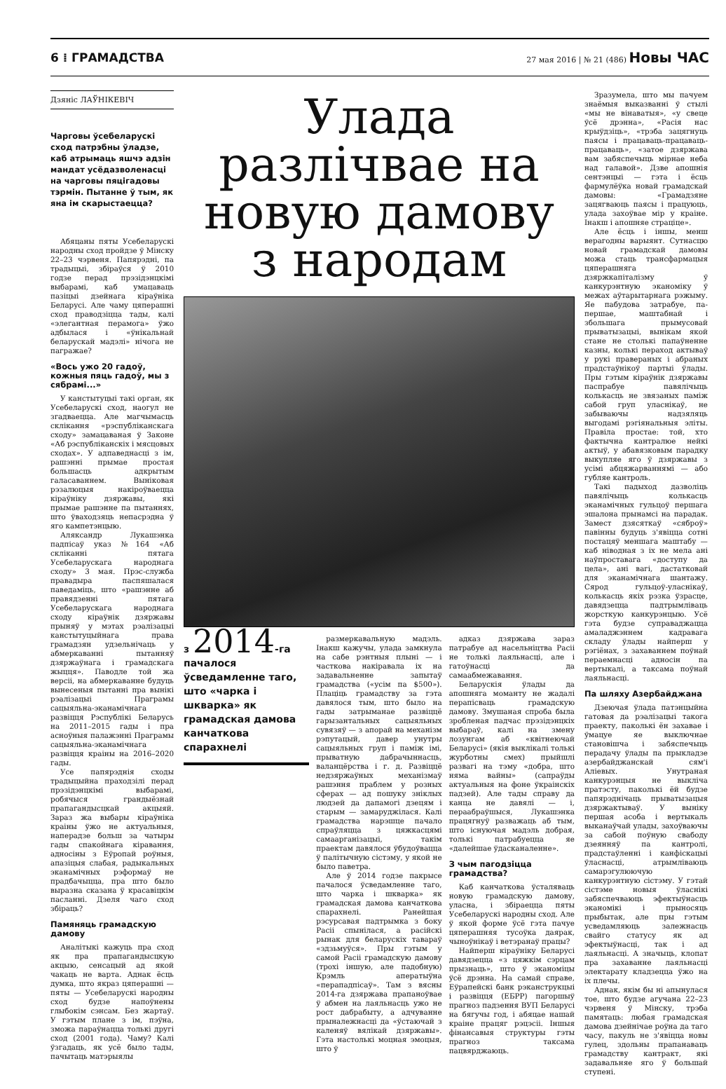6 ⁞ ГРАМАДСТВА 27 мая 2016 | № 21 (486) Новы ЧАС
Дзяніс ЛАЎНІКЕВІЧ
Чарговы ўсебеларускі сход патрэбны ўладзе, каб атрымаць яшчэ адзін мандат усёдазволенасці на чарговы пяцігадовы тэрмін. Пытанне ў тым, як яна ім скарыстаецца?
Абяцаны пяты Усебеларускі народны сход пройдзе ў Мінску 22–23 чэрвеня. Папярэдні, па традыцыі, збіраўся ў 2010 годзе перад прэзідэнцкімі выбарамі, каб умацаваць пазіцыі дзейнага кіраўніка Беларусі. Але чаму цяперашні сход праводзіцца тады, калі «элегантная перамога» ўжо адбылася і «ўнікальнай беларускай мадэлі» нічога не пагражае?
«Вось ужо 20 гадоў, кожныя пяць гадоў, мы з сябрамі...»
У канстытуцыі такі орган, як Усебеларускі сход, наогул не згадваецца. Але магчымасць склікання «рэспубліканскага сходу» замацаваная ў Законе «Аб рэспубліканскіх і мясцовых сходах». У адпаведнасці з ім, рашэнні прымае простая большасць адкрытым галасаваннем. Выніковая рэзалюцыя накіроўваецца кіраўніку дзяржавы, які прымае рашэнне па пытаннях, што ўваходзяць непасрэдна ў яго кампетэнцыю.
Аляксандр Лукашэнка падпісаў указ №164 «Аб скліканні пятага Усебеларускага народнага сходу» 3 мая. Прэс-служба правадыра паспяшалася паведаміць, што «рашэнне аб правядзенні пятага Усебеларускага народнага сходу кіраўнік дзяржавы прыняў у мэтах рэалізацыі канстытуцыйнага права грамадзян удзельнічаць у абмеркаванні пытанняў дзяржаўнага і грамадскага жыцця». Паводле той жа версіі, на абмеркаванне будуць вынесеныя пытанні пра вынікі рэалізацыі Праграмы сацыяльна-эканамічнага развіцця Рэспублікі Беларусь на 2011–2015 гады і пра асноўныя палажэнні Праграмы сацыяльна-эканамічнага развіцця краіны на 2016–2020 гады.
Усе папярэднія сходы традыцыйна праходзілі перад прэзідэнцкімі выбарамі, робячыся грандыёзнай прапагандысцкай акцыяй. Зараз жа выбары кіраўніка краіны ўжо не актуальныя, наперадзе больш за чатыры гады спакойнага кіравання, адносіны з Еўропай роўныя, апазіцыя слабая, радыкальных эканамічных рэформаў не прадбачыцца, пра што было выразна сказана ў красавіцкім пасланні. Дзеля чаго сход збіраць?
Памяняць грамадскую дамову
Аналітыкі кажуць пра сход як пра прапагандысцкую акцыю, сенсацый ад якой чакаць не варта. Аднак ёсць думка, што якраз цяперашні — пяты — Усебеларускі народны сход будзе напоўнены глыбокім сэнсам. Без жартаў. У гэтым плане з ім, пэўна, зможа параўнацца толькі другі сход (2001 года). Чаму? Калі ўзгадаць, як усё было тады, пачытаць матэрыялы
Улада разлічвае на новую дамову з народам
з 2014-га пачалося ўсведамленне таго, што «чарка і шкварка» як грамадская дамова канчаткова спарахнелі
размеркавальную мадэль. Інакш кажучы, улада замкнула на сабе рэнтныя плыні — і часткова накіравала іх на задавальненне запытаў грамадства («усім па $500»). Плаціць грамадству за гэта давялося тым, што было на гады затрыманае развіццё гарызантальных сацыяльных сувязяў — з апорай на механізм рэпутацый, давер унутры сацыяльных груп і паміж імі, прыватную дабрачыннасць, валанцёрства і г. д. Развіццё недзяржаўных механізмаў рашэння праблем у розных сферах — ад пошуку зніклых людзей да дапамогі дзецям і старым — замаруджілася. Калі грамадства нарэшце пачало спраўляцца з цяжкасцямі самаарганізацыі, такім праектам давялося ўбудоўвацца ў палітычную сістэму, у якой не было паветра.
Але ў 2014 годзе пакрысе пачалося ўсведамленне таго, што чарка і шкварка» як грамадская дамова канчаткова спарахнелі. Ранейшая рэсурсавая падтрымка з боку Расіі спынілася, а расійскі рынак для беларускіх тавараў «здзьмуўся». Пры гэтым у самой Расіі грамадскую дамову (трохі іншую, але падобную) Крэмль аператыўна «перападпісаў». Там з вясны 2014-га дзяржава прапаноўвае ў абмен на лаяльнасць ужо не рост дабрабыту, а адчуванне прыналежнасці да «ўстаючай з каленяў вялікай дзяржавы». Гэта настолькі моцная эмоцыя, што ў
адказ дзяржава зараз патрабуе ад насельніцтва Расіі не толькі лаяльнасці, але і гатоўнасці да самаабмежавання.
Беларускія ўлады да апошняга моманту не жадалі перапісваць грамадскую дамову. Змушаная спроба была зробленая падчас прэзідэнцкіх выбараў, калі на змену лозунгам аб «квітнеючай Беларусі» (якія выклікалі толькі журботны смех) прыйшлі развагі на тэму «добра, што няма вайны» (сапраўды актуальныя на фоне ўкраінскіх падзей). Але тады справу да канца не давялі — і, пераабраўшыся, Лукашэнка працягнуў разважаць аб тым, што існуючая мадэль добрая, толькі патрабуецца яе «далейшае ўдасканаленне».
З чым пагодзіцца грамадства?
Каб канчаткова ўсталяваць новую грамадскую дамову, уласна, і збіраецца пяты Усебеларускі народны сход. Але ў якой форме ўсё гэта пачуе цяперашняя тусоўка даярак, чыноўнікаў і ветэранаў працы?
Найперш кіраўніку Беларусі давядзецца «з цяжкім сэрцам прызнаць», што ў эканоміцы ўсё дрэнна. На самай справе, Еўрапейскі банк рэканструкцыі і развіцця (ЕБРР) пагоршыў прагноз падзення ВУП Беларусі на бягучы год, і абяцае нашай краіне працяг рэцэсіі. Іншыя фінансавыя структуры гэты прагноз таксама пацвярджаюць.
Зразумела, што мы пачуем знаёмыя выказванні ў стылі «мы не вінаватыя», «у свеце ўсё дрэнна», «Расія нас крыўдзіць», «трэба зацягнуць паясы і працаваць-працаваць-працаваць», «затое дзяржава вам забяспечыць мірнае неба над галавой». Дзве апошнія сентэнцыі — гэта і ёсць фармулёўка новай грамадскай дамовы: «Грамадзяне зацягваюць паясы і працуюць, улада захоўвае мір у краіне. Інакш і апошняе страціце».
Але ёсць і іншы, менш верагодны варыянт. Сутнасцю новай грамадскай дамовы можа стаць трансфармацыя цяперашняга дзяржкапіталізму ў канкурэнтную эканоміку ў межах аўтарытарнага рэжыму. Яе пабудова затрабуе, па-першае, маштабнай і збольшага прымусовай прыватызацыі, вынікам якой стане не столькі папаўненне казны, колькі пераход актываў у рукі праверaных і абраных прадстаўнікоў партыі ўлады. Пры гэтым кіраўнік дзяржавы паспрабуе павялічыць колькасць не звязаных паміж сабой груп уласнікаў, не забываючы надзяляць выгодамі рэгіянальныя эліты. Правіла простае: той, хто фактычна кантралюе нейкі актыў, у абавязковым парадку выкупляе яго ў дзяржавы з усімі абцяжарваннямі — або губляе кантроль.
Такі падыход дазволіць павялічыць колькасць эканамічных гульцоў першага эшалона прынамсі на парадак. Замест дзясяткаў «сяброў» павінны будуць з'явіцца сотні постацяў меншага маштабу — каб ніводная з іх не мела ані наўпроставага «доступу да цела», ані вагі, дастатковай для эканамічнага шантажу. Сярод гульцоў-уласнікаў, колькасць якіх рэзка ўзрасце, давядзецца падтрымліваць жорсткую канкурэнцыю. Усё гэта будзе суправаджацца амаладжэннем кадравага складу ўлады найперш у рэгіёнах, з захаваннем поўнай пераемнасці адносін па вертыкалі, а таксама поўнай лаяльнасці.
Па шляху Азербайджана
Дзеючая ўлада патэнцыйна гатовая да рэалізацыі такога праекту, паколькі ён захавае і ўмацуе яе выключнае становішча і забяспечыць перадачу ўлады па прыкладзе азербайджанскай сям'і Аліевых. Унутраная канкурэнцыя не выкліча пратэсту, паколькі ёй будзе папярэднічаць прыватызацыя дзяржактываў. У выніку першая асоба і вертыкаль выканаўчай улады, захоўваючы за сабой поўную свабоду дзеянняў па кантролі, прадстаўленні і канфіскацыі ўласнасці, атрымліваюць самарэгулюючую канкурэнтную сістэму. У гэтай сістэме новыя ўласнікі забяспечваюць эфектыўнасць эканомікі і прыносяць прыбытак, але пры гэтым усведамляюць залежнасць свайго статусу як ад эфектыўнасці, так і ад лаяльнасці. А значыць, клопат пра захаванне лаяльнасці электарату кладзецца ўжо на іх плечы.
Аднак, якім бы ні апынулася тое, што будзе агучана 22–23 чэрвеня ў Мінску, трэба памятаць: любая грамадская дамова дзейнічае роўна да таго часу, пакуль не з'явіцца новы гулец, здольны прапанаваць грамадству кантракт, які задавальняе яго ў большай ступені.